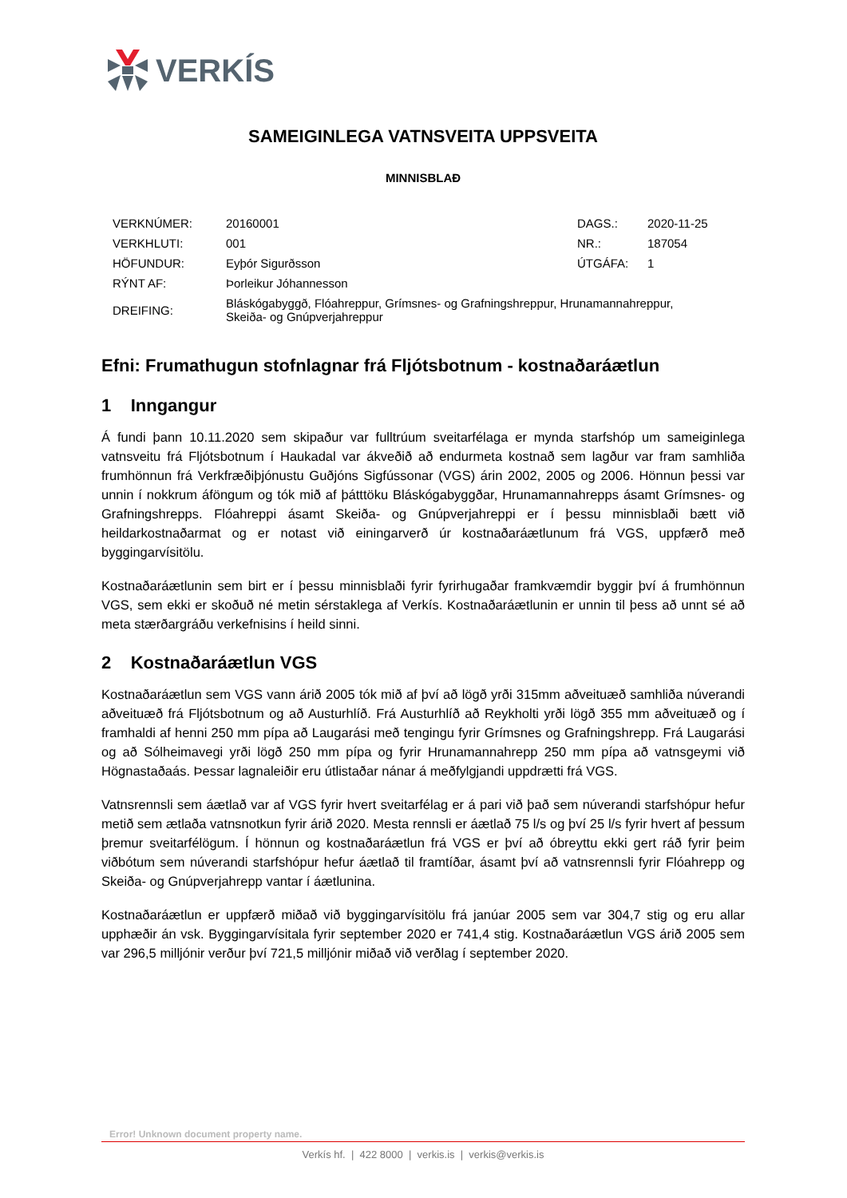VERKÍS
SAMEIGINLEGA VATNSVEITA UPPSVEITA
MINNISBLAÐ
| VERKNÚMER: | 20160001 | DAGS.: | 2020-11-25 |
| VERKHLUTI: | 001 | NR.: | 187054 |
| HÖFUNDUR: | Eyþór Sigurðsson | ÚTGÁFA: | 1 |
| RÝNT AF: | Þorleikur Jóhannesson | | |
| DREIFING: | Bláskógabyggð, Flóahreppur, Grímsnes- og Grafningshreppur, Hrunamannahreppur, Skeiða- og Gnúpverjahreppur | | |
Efni: Frumathugun stofnlagnar frá Fljótsbotnum - kostnaðaráætlun
1 Inngangur
Á fundi þann 10.11.2020 sem skipaður var fulltrúum sveitarfélaga er mynda starfshóp um sameiginlega vatnsveitu frá Fljótsbotnum í Haukadal var ákveðið að endurmeta kostnað sem lagður var fram samhliða frumhönnun frá Verkfræðiþjónustu Guðjóns Sigfússonar (VGS) árin 2002, 2005 og 2006. Hönnun þessi var unnin í nokkrum áföngum og tók mið af þátttöku Bláskógabyggðar, Hrunamannahrepps ásamt Grímsnes- og Grafningshrepps. Flóahreppi ásamt Skeiða- og Gnúpverjahreppi er í þessu minnisblaði bætt við heildarkostnaðarmat og er notast við einingarverð úr kostnaðaráætlunum frá VGS, uppfærð með byggingarvísitölu.
Kostnaðaráætlunin sem birt er í þessu minnisblaði fyrir fyrirhugaðar framkvæmdir byggir því á frumhönnun VGS, sem ekki er skoðuð né metin sérstaklega af Verkís. Kostnaðaráætlunin er unnin til þess að unnt sé að meta stærðargráðu verkefnisins í heild sinni.
2 Kostnaðaráætlun VGS
Kostnaðaráætlun sem VGS vann árið 2005 tók mið af því að lögð yrði 315mm aðveituæð samhliða núverandi aðveituæð frá Fljótsbotnum og að Austurhlíð. Frá Austurhlíð að Reykholti yrði lögð 355 mm aðveituæð og í framhaldi af henni 250 mm pípa að Laugarási með tengingu fyrir Grímsnes og Grafningshrepp. Frá Laugarási og að Sólheimavegi yrði lögð 250 mm pípa og fyrir Hrunamannahrepp 250 mm pípa að vatnsgeymi við Högnastaðaás. Þessar lagnaleiðir eru útlistaðar nánar á meðfylgjandi uppdrætti frá VGS.
Vatnsrennsli sem áætlað var af VGS fyrir hvert sveitarfélag er á pari við það sem núverandi starfshópur hefur metið sem ætlaða vatnsnotkun fyrir árið 2020. Mesta rennsli er áætlað 75 l/s og því 25 l/s fyrir hvert af þessum þremur sveitarfélögum. Í hönnun og kostnaðaráætlun frá VGS er því að óbreyttu ekki gert ráð fyrir þeim viðbótum sem núverandi starfshópur hefur áætlað til framtíðar, ásamt því að vatnsrennsli fyrir Flóahrepp og Skeiða- og Gnúpverjahrepp vantar í áætlunina.
Kostnaðaráætlun er uppfærð miðað við byggingarvísitölu frá janúar 2005 sem var 304,7 stig og eru allar upphæðir án vsk. Byggingarvísitala fyrir september 2020 er 741,4 stig. Kostnaðaráætlun VGS árið 2005 sem var 296,5 milljónir verður því 721,5 milljónir miðað við verðlag í september 2020.
Error! Unknown document property name.
Verkís hf. | 422 8000 | verkis.is | verkis@verkis.is